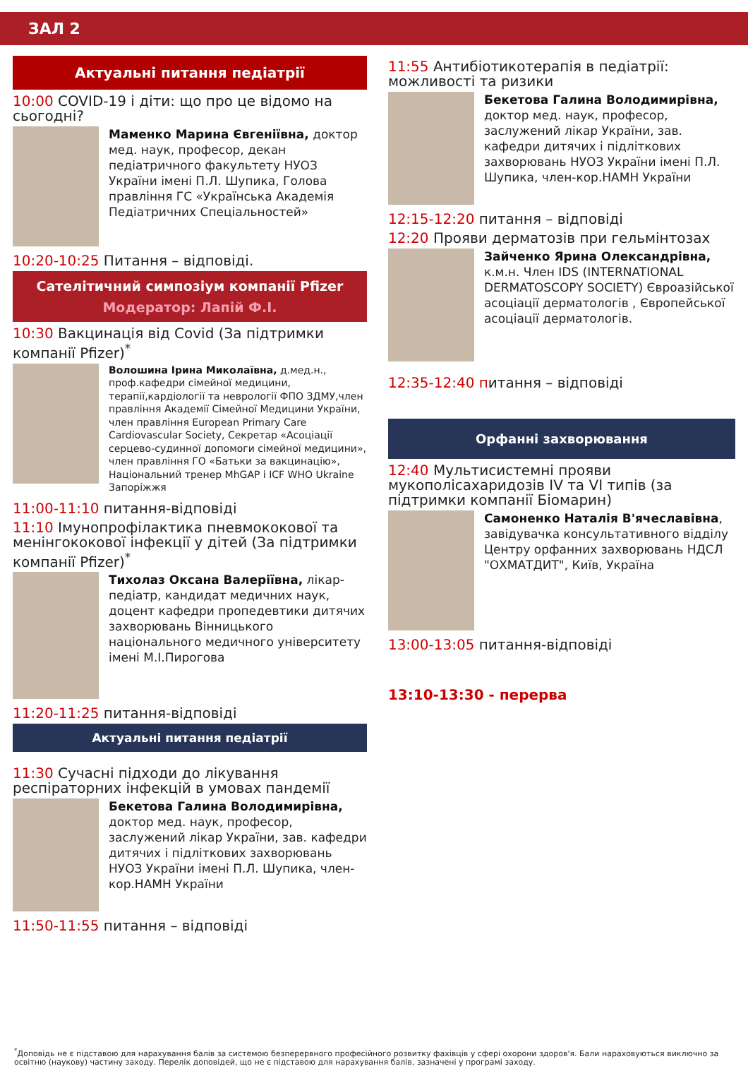ЗАЛ 2
Актуальні питання педіатрії
10:00 COVID-19 і діти: що про це відомо на сьогодні?
Маменко Марина Євгеніївна, доктор мед. наук, професор, декан педіатричного факультету НУОЗ України імені П.Л. Шупика, Голова правління ГС «Українська Академія Педіатричних Спеціальностей»
10:20-10:25 Питання – відповіді.
Сателітичний симпозіум компанії Pfizer
Модератор: Лапій Ф.І.
10:30 Вакцинація від Covid (За підтримки компанії Pfizer)<sup>*</sup>
Волошина Ірина Миколаївна, д.мед.н., проф.кафедри сімейної медицини, терапії,кардіології та неврології ФПО ЗДМУ,член правління Академії Сімейної Медицини України, член правління European Primary Care Cardiovascular Society, Секретар «Асоціації серцево-судинної допомоги сімейної медицини», член правління ГО «Батьки за вакцинацію», Національний тренер MhGAP і ICF WHO Ukraine Запоріжжя
11:00-11:10 питання-відповіді
11:10 Імунопрофілактика пневмококової та менінгококової інфекції у дітей (За підтримки компанії Pfizer)<sup>*</sup>
Тихолаз Оксана Валеріївна, лікар-педіатр, кандидат медичних наук, доцент кафедри пропедевтики дитячих захворювань Вінницького національного медичного університету імені М.І.Пирогова
11:20-11:25 питання-відповіді
Актуальні питання педіатрії
11:30 Сучасні підходи до лікування респіраторних інфекцій в умовах пандемії
Бекетова Галина Володимирівна, доктор мед. наук, професор, заслужений лікар України, зав. кафедри дитячих і підліткових захворювань НУОЗ України імені П.Л. Шупика, член-кор.НАМН України
11:50-11:55 питання – відповіді
11:55 Антибіотикотерапія в педіатрії: можливості та ризики
Бекетова Галина Володимирівна, доктор мед. наук, професор, заслужений лікар України, зав. кафедри дитячих і підліткових захворювань НУОЗ України імені П.Л. Шупика, член-кор.НАМН України
12:15-12:20 питання – відповіді
12:20 Прояви дерматозів при гельмінтозах
Зайченко Ярина Олександрівна, к.м.н. Член IDS (INTERNATIONAL DERMATOSCOPY SOCIETY) Євроазійської асоціації дерматологів , Європейської асоціації дерматологів.
12:35-12:40 питання – відповіді
Орфанні захворювання
12:40 Мультисистемні прояви мукополісахаридозів IV та VI типів (за підтримки компанії Біомарин)
Самоненко Наталія В'ячеславівна, завідувачка консультативного відділу Центру орфанних захворювань НДСЛ "ОХМАТДИТ", Київ, Україна
13:00-13:05 питання-відповіді
13:10-13:30 - перерва
<sup>*</sup> Доповідь не є підставою для нарахування балів за системою безперервного професійного розвитку фахівців у сфері охорони здоров'я. Бали нараховуються виключно за освітню (наукову) частину заходу. Перелік доповідей, що не є підставою для нарахування балів, зазначені у програмі заходу.